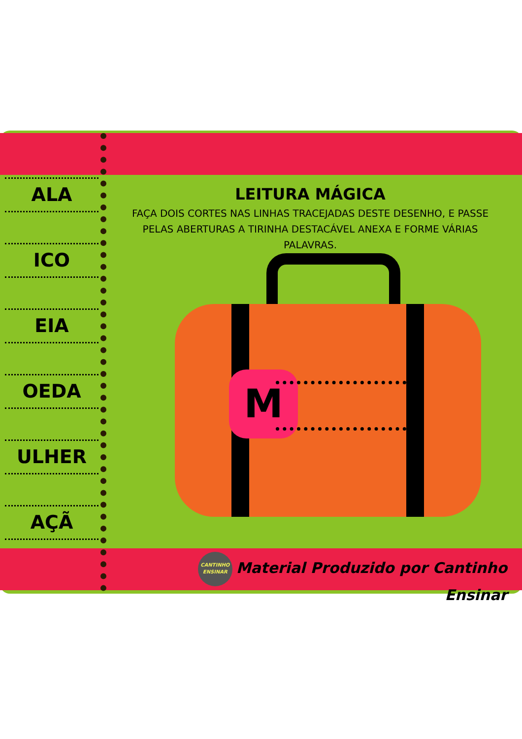ALA
ICO
EIA
OEDA
ULHER
AÇÃ
LEITURA MÁGICA
FAÇA DOIS CORTES NAS LINHAS TRACEJADAS DESTE DESENHO, E PASSE PELAS ABERTURAS A TIRINHA DESTACÁVEL ANEXA E FORME VÁRIAS PALAVRAS.
M
CANTINHO ENSINAR Material Produzido por Cantinho Ensinar